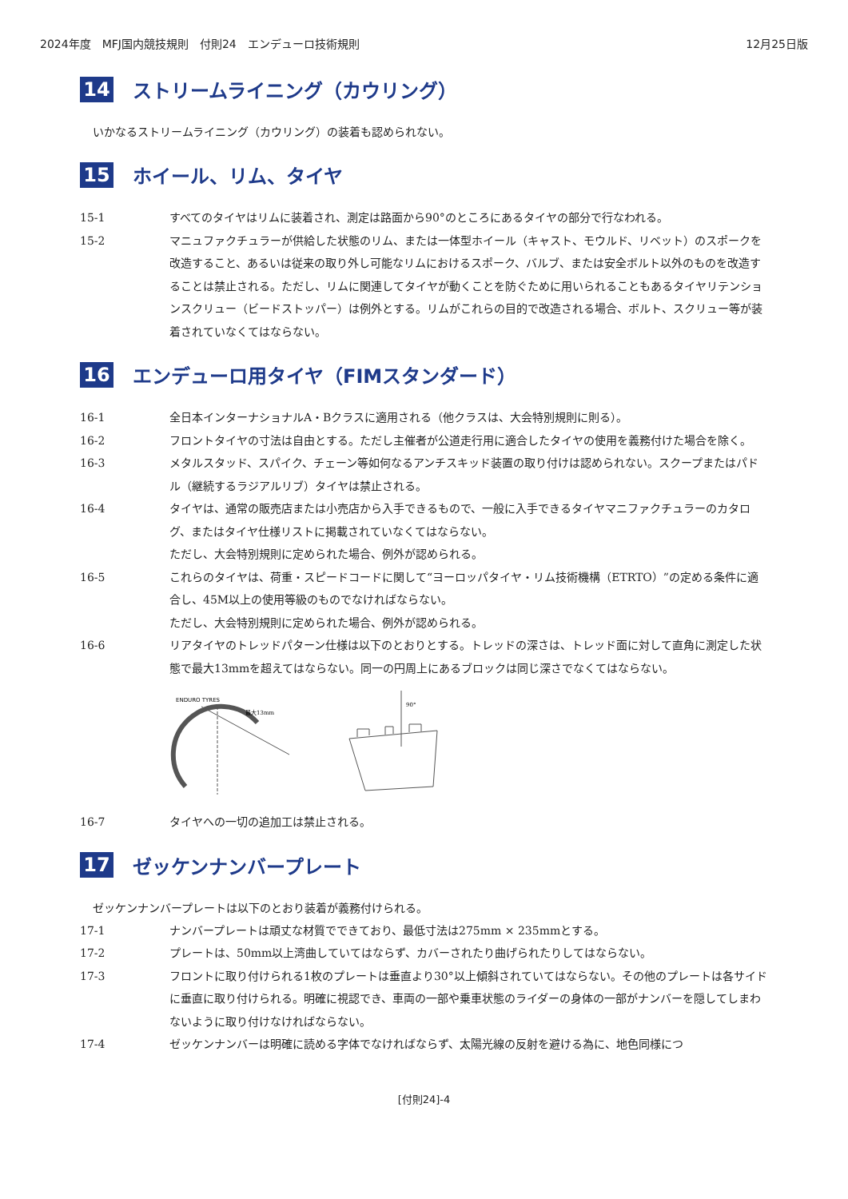2024年度　MFJ国内競技規則　付則24　エンデューロ技術規則 12月25日版
14 ストリームライニング（カウリング）
いかなるストリームライニング（カウリング）の装着も認められない。
15 ホイール、リム、タイヤ
15-1 すべてのタイヤはリムに装着され、測定は路面から90°のところにあるタイヤの部分で行なわれる。
15-2 マニュファクチュラーが供給した状態のリム、または一体型ホイール（キャスト、モウルド、リベット）のスポークを改造すること、あるいは従来の取り外し可能なリムにおけるスポーク、バルブ、または安全ボルト以外のものを改造することは禁止される。ただし、リムに関連してタイヤが動くことを防ぐために用いられることもあるタイヤリテンションスクリュー（ビードストッパー）は例外とする。リムがこれらの目的で改造される場合、ボルト、スクリュー等が装着されていなくてはならない。
16 エンデューロ用タイヤ（FIMスタンダード）
16-1 全日本インターナショナルA・Bクラスに適用される（他クラスは、大会特別規則に則る）。
16-2 フロントタイヤの寸法は自由とする。ただし主催者が公道走行用に適合したタイヤの使用を義務付けた場合を除く。
16-3 メタルスタッド、スパイク、チェーン等如何なるアンチスキッド装置の取り付けは認められない。スクープまたはパドル（継続するラジアルリブ）タイヤは禁止される。
16-4 タイヤは、通常の販売店または小売店から入手できるもので、一般に入手できるタイヤマニファクチュラーのカタログ、またはタイヤ仕様リストに掲載されていなくてはならない。
ただし、大会特別規則に定められた場合、例外が認められる。
16-5 これらのタイヤは、荷重・スピードコードに関して“ヨーロッパタイヤ・リム技術機構（ETRTO）”の定める条件に適合し、45M以上の使用等級のものでなければならない。
ただし、大会特別規則に定められた場合、例外が認められる。
16-6 リアタイヤのトレッドパターン仕様は以下のとおりとする。トレッドの深さは、トレッド面に対して直角に測定した状態で最大13mmを超えてはならない。同一の円周上にあるブロックは同じ深さでなくてはならない。
ENDURO TYRES
最大13mm
90°
16-7 タイヤへの一切の追加工は禁止される。
17 ゼッケンナンバープレート
ゼッケンナンバープレートは以下のとおり装着が義務付けられる。
17-1 ナンバープレートは頑丈な材質でできており、最低寸法は275mm × 235mmとする。
17-2 プレートは、50mm以上湾曲していてはならず、カバーされたり曲げられたりしてはならない。
17-3 フロントに取り付けられる1枚のプレートは垂直より30°以上傾斜されていてはならない。その他のプレートは各サイドに垂直に取り付けられる。明確に視認でき、車両の一部や乗車状態のライダーの身体の一部がナンバーを隠してしまわないように取り付けなければならない。
17-4 ゼッケンナンバーは明確に読める字体でなければならず、太陽光線の反射を避ける為に、地色同様につ
[付則24]-4